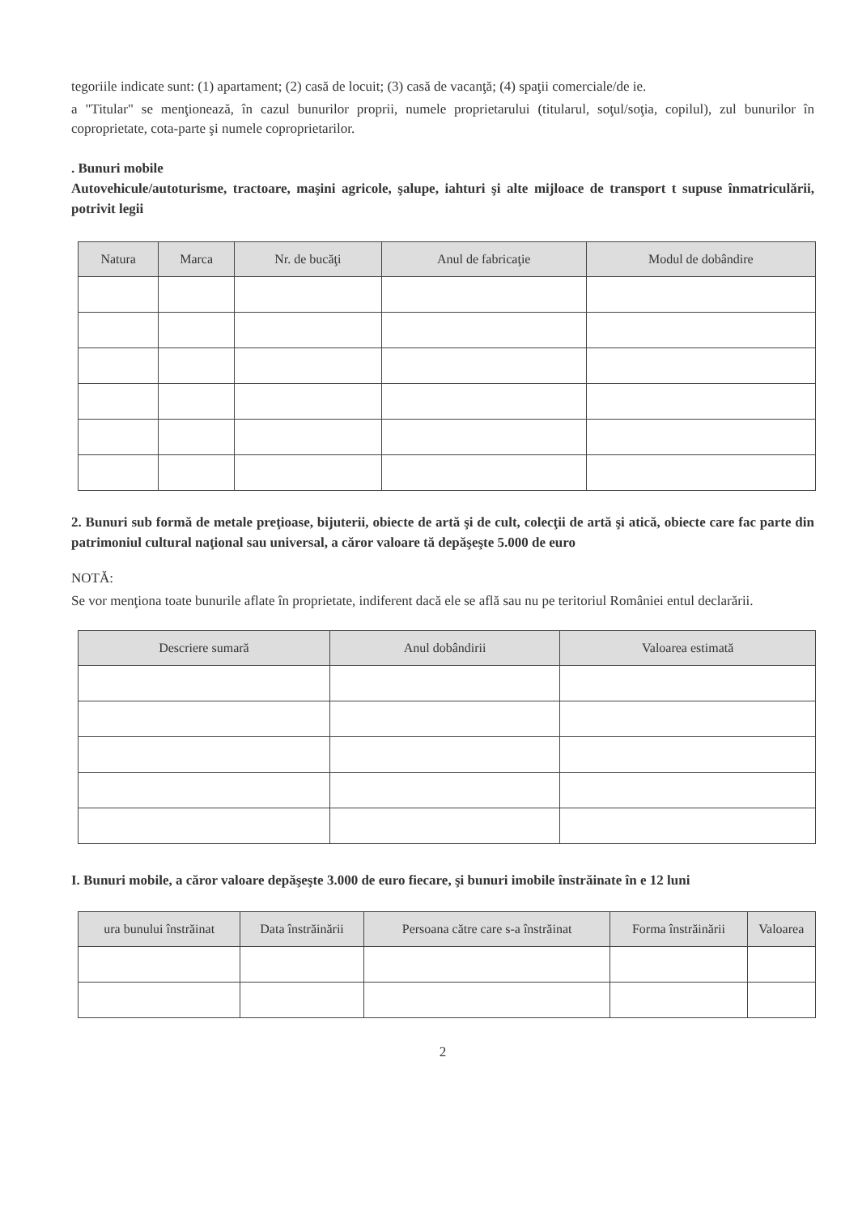tegoriile indicate sunt: (1) apartament; (2) casă de locuit; (3) casă de vacanţă; (4) spaţii comerciale/de ie.
a "Titular" se menţionează, în cazul bunurilor proprii, numele proprietarului (titularul, soţul/soţia, copilul), zul bunurilor în coproprietate, cota-parte şi numele coproprietarilor.
. Bunuri mobile
Autovehicule/autoturisme, tractoare, maşini agricole, şalupe, iahturi şi alte mijloace de transport t supuse înmatriculării, potrivit legii
| Natura | Marca | Nr. de bucăţi | Anul de fabricaţie | Modul de dobândire |
| --- | --- | --- | --- | --- |
2. Bunuri sub formă de metale preţioase, bijuterii, obiecte de artă şi de cult, colecţii de artă şi atică, obiecte care fac parte din patrimoniul cultural naţional sau universal, a căror valoare tă depăşeşte 5.000 de euro
NOTĂ:
Se vor menţiona toate bunurile aflate în proprietate, indiferent dacă ele se află sau nu pe teritoriul României entul declarării.
| Descriere sumară | Anul dobândirii | Valoarea estimată |
| --- | --- | --- |
I. Bunuri mobile, a căror valoare depăşeşte 3.000 de euro fiecare, şi bunuri imobile înstrăinate în e 12 luni
| ura bunului înstrăinat | Data înstrăinării | Persoana către care s-a înstrăinat | Forma înstrăinării | Valoarea |
| --- | --- | --- | --- | --- |
2